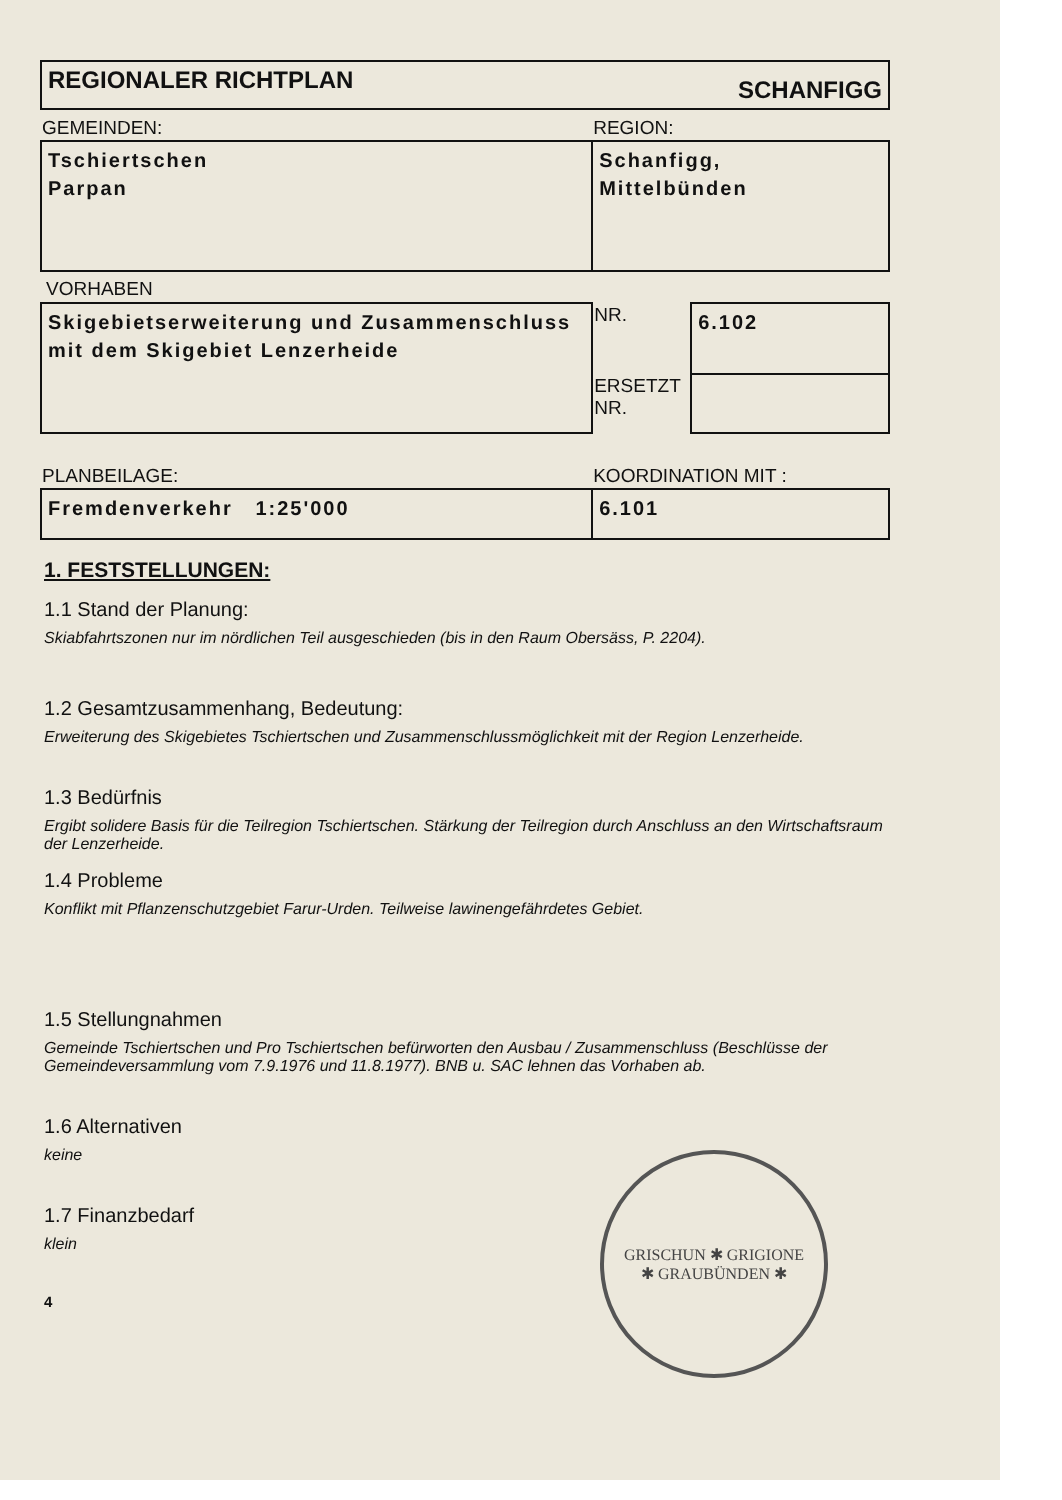REGIONALER RICHTPLAN SCHANFIGG
| GEMEINDEN: | REGION: |
| Tschiertschen Parpan | Schanfigg, Mittelbünden |
VORHABEN
| Skigebietserweiterung und Zusammenschluss mit dem Skigebiet Lenzerheide | NR. | 6.102 |
| | ERSETZT NR. | |
| PLANBEILAGE: | KOORDINATION MIT : |
| Fremdenverkehr 1:25'000 | 6.101 |
1. FESTSTELLUNGEN:
1.1 Stand der Planung:
Skiabfahrtszonen nur im nördlichen Teil ausgeschieden (bis in den Raum Obersäss, P. 2204).
1.2 Gesamtzusammenhang, Bedeutung:
Erweiterung des Skigebietes Tschiertschen und Zusammenschlussmöglichkeit mit der Region Lenzerheide.
1.3 Bedürfnis
Ergibt solidere Basis für die Teilregion Tschiertschen. Stärkung der Teilregion durch Anschluss an den Wirtschaftsraum der Lenzerheide.
1.4 Probleme
Konflikt mit Pflanzenschutzgebiet Farur-Urden. Teilweise lawinengefährdetes Gebiet.
1.5 Stellungnahmen
Gemeinde Tschiertschen und Pro Tschiertschen befürworten den Ausbau / Zusammenschluss (Beschlüsse der Gemeindeversammlung vom 7.9.1976 und 11.8.1977). BNB u. SAC lehnen das Vorhaben ab.
1.6 Alternativen
keine
1.7 Finanzbedarf
klein
4
GRISCHUN ✱ GRIGIONE
✱ GRAUBÜNDEN ✱